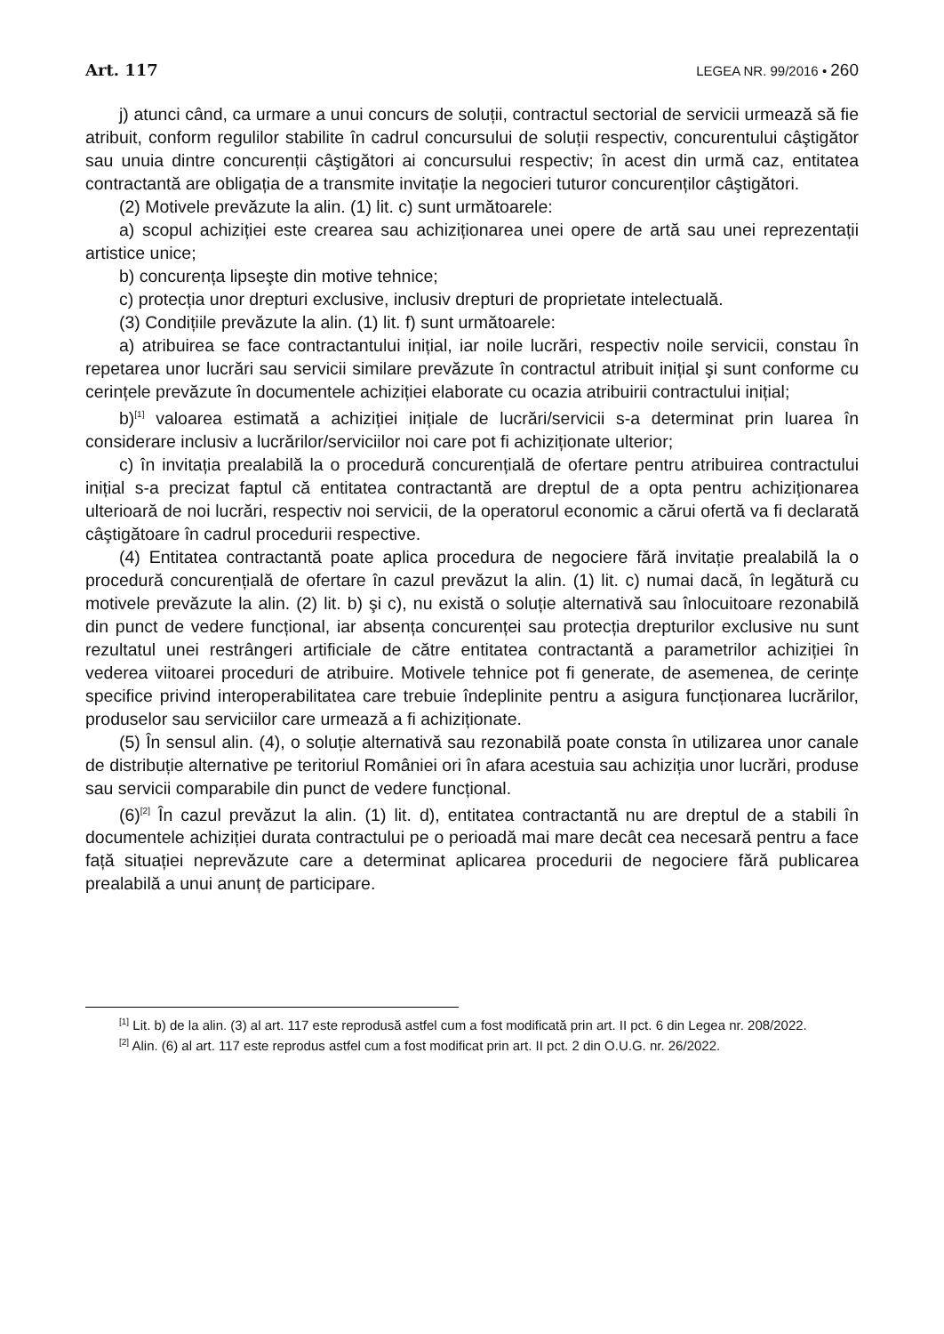Art. 117 LEGEA NR. 99/2016 • 260
j) atunci când, ca urmare a unui concurs de soluții, contractul sectorial de servicii urmează să fie atribuit, conform regulilor stabilite în cadrul concursului de soluții respectiv, concurentului câştigător sau unuia dintre concurenții câştigători ai concursului respectiv; în acest din urmă caz, entitatea contractantă are obligația de a transmite invitație la negocieri tuturor concurenților câştigători.
(2) Motivele prevăzute la alin. (1) lit. c) sunt următoarele:
a) scopul achiziției este crearea sau achiziționarea unei opere de artă sau unei reprezentații artistice unice;
b) concurența lipseşte din motive tehnice;
c) protecția unor drepturi exclusive, inclusiv drepturi de proprietate intelectuală.
(3) Condițiile prevăzute la alin. (1) lit. f) sunt următoarele:
a) atribuirea se face contractantului inițial, iar noile lucrări, respectiv noile servicii, constau în repetarea unor lucrări sau servicii similare prevăzute în contractul atribuit inițial şi sunt conforme cu cerințele prevăzute în documentele achiziției elaborate cu ocazia atribuirii contractului inițial;
b)<sup>[1]</sup> valoarea estimată a achiziției inițiale de lucrări/servicii s-a determinat prin luarea în considerare inclusiv a lucrărilor/serviciilor noi care pot fi achiziționate ulterior;
c) în invitația prealabilă la o procedură concurențială de ofertare pentru atribuirea contractului inițial s-a precizat faptul că entitatea contractantă are dreptul de a opta pentru achiziționarea ulterioară de noi lucrări, respectiv noi servicii, de la operatorul economic a cărui ofertă va fi declarată câştigătoare în cadrul procedurii respective.
(4) Entitatea contractantă poate aplica procedura de negociere fără invitație prealabilă la o procedură concurențială de ofertare în cazul prevăzut la alin. (1) lit. c) numai dacă, în legătură cu motivele prevăzute la alin. (2) lit. b) şi c), nu există o soluție alternativă sau înlocuitoare rezonabilă din punct de vedere funcțional, iar absența concurenței sau protecția drepturilor exclusive nu sunt rezultatul unei restrângeri artificiale de către entitatea contractantă a parametrilor achiziției în vederea viitoarei proceduri de atribuire. Motivele tehnice pot fi generate, de asemenea, de cerințe specifice privind interoperabilitatea care trebuie îndeplinite pentru a asigura funcționarea lucrărilor, produselor sau serviciilor care urmează a fi achiziționate.
(5) În sensul alin. (4), o soluție alternativă sau rezonabilă poate consta în utilizarea unor canale de distribuție alternative pe teritoriul României ori în afara acestuia sau achiziția unor lucrări, produse sau servicii comparabile din punct de vedere funcțional.
(6)<sup>[2]</sup> În cazul prevăzut la alin. (1) lit. d), entitatea contractantă nu are dreptul de a stabili în documentele achiziției durata contractului pe o perioadă mai mare decât cea necesară pentru a face față situației neprevăzute care a determinat aplicarea procedurii de negociere fără publicarea prealabilă a unui anunț de participare.
<sup>[1]</sup> Lit. b) de la alin. (3) al art. 117 este reprodusă astfel cum a fost modificată prin art. II pct. 6 din Legea nr. 208/2022.
<sup>[2]</sup> Alin. (6) al art. 117 este reprodus astfel cum a fost modificat prin art. II pct. 2 din O.U.G. nr. 26/2022.